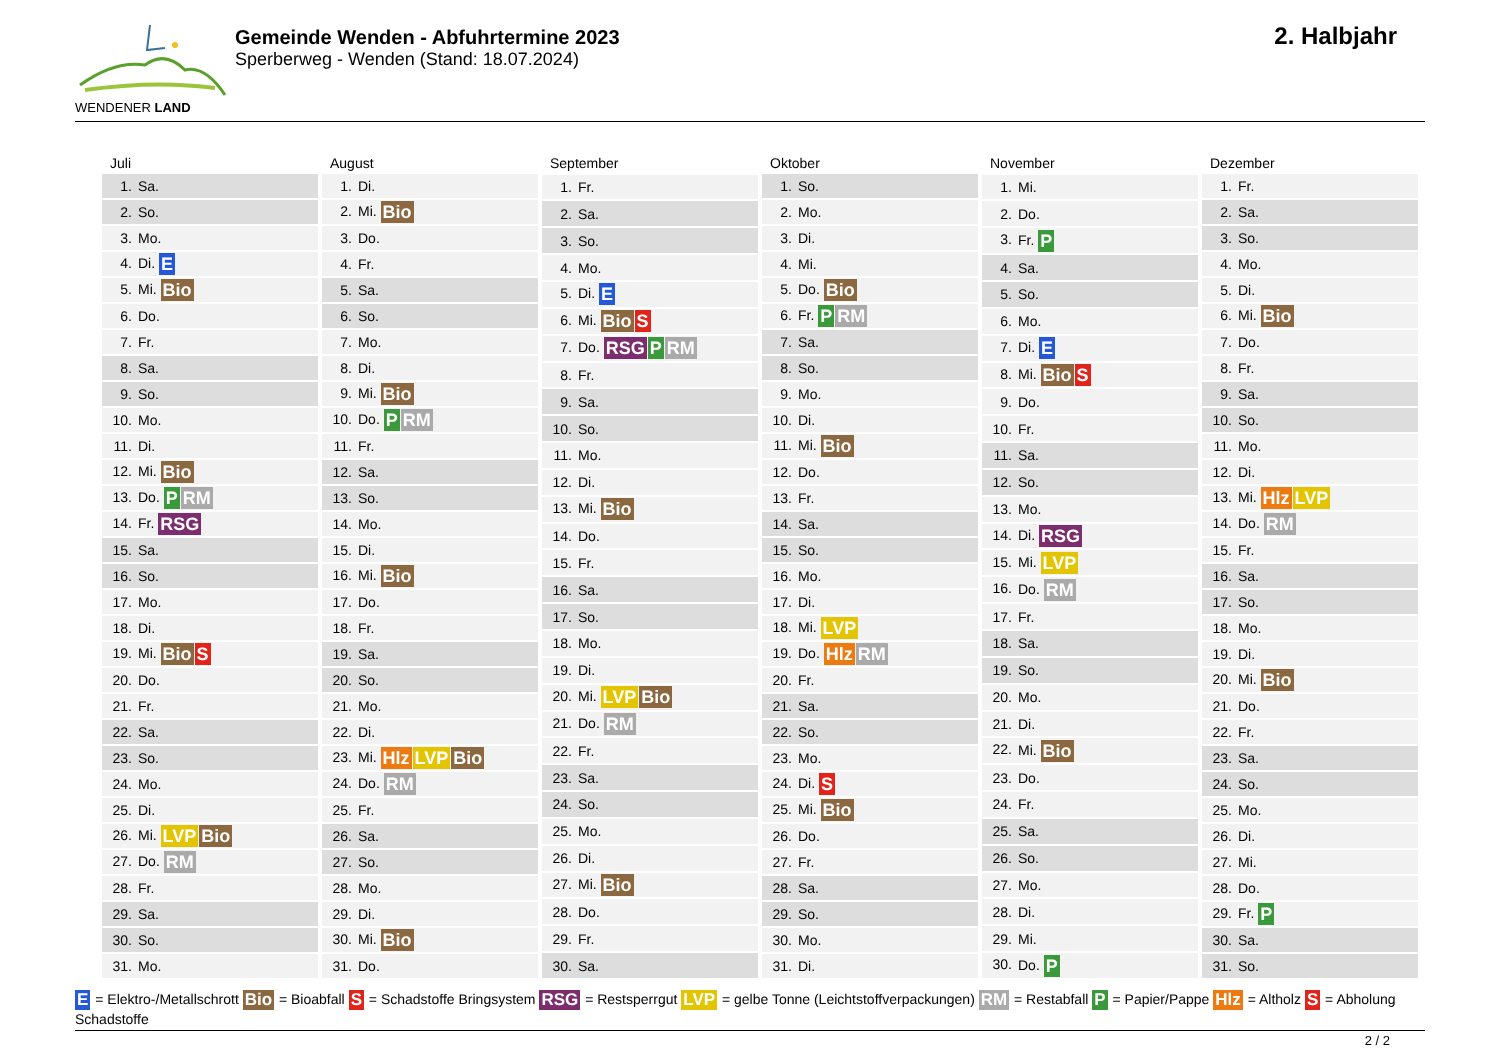WENDENER LAND
Gemeinde Wenden - Abfuhrtermine 2023
Sperberweg - Wenden (Stand: 18.07.2024)
2. Halbjahr
| Juli |
| --- |
| 1. Sa. |
| 2. So. |
| 3. Mo. |
| 4. Di. E |
| 5. Mi. Bio |
| 6. Do. |
| 7. Fr. |
| 8. Sa. |
| 9. So. |
| 10. Mo. |
| 11. Di. |
| 12. Mi. Bio |
| 13. Do. P RM |
| 14. Fr. RSG |
| 15. Sa. |
| 16. So. |
| 17. Mo. |
| 18. Di. |
| 19. Mi. Bio S |
| 20. Do. |
| 21. Fr. |
| 22. Sa. |
| 23. So. |
| 24. Mo. |
| 25. Di. |
| 26. Mi. LVP Bio |
| 27. Do. RM |
| 28. Fr. |
| 29. Sa. |
| 30. So. |
| 31. Mo. |
| August |
| --- |
| 1. Di. |
| 2. Mi. Bio |
| 3. Do. |
| 4. Fr. |
| 5. Sa. |
| 6. So. |
| 7. Mo. |
| 8. Di. |
| 9. Mi. Bio |
| 10. Do. P RM |
| 11. Fr. |
| 12. Sa. |
| 13. So. |
| 14. Mo. |
| 15. Di. |
| 16. Mi. Bio |
| 17. Do. |
| 18. Fr. |
| 19. Sa. |
| 20. So. |
| 21. Mo. |
| 22. Di. |
| 23. Mi. Hlz LVP Bio |
| 24. Do. RM |
| 25. Fr. |
| 26. Sa. |
| 27. So. |
| 28. Mo. |
| 29. Di. |
| 30. Mi. Bio |
| 31. Do. |
| September |
| --- |
| 1. Fr. |
| 2. Sa. |
| 3. So. |
| 4. Mo. |
| 5. Di. E |
| 6. Mi. Bio S |
| 7. Do. RSG P RM |
| 8. Fr. |
| 9. Sa. |
| 10. So. |
| 11. Mo. |
| 12. Di. |
| 13. Mi. Bio |
| 14. Do. |
| 15. Fr. |
| 16. Sa. |
| 17. So. |
| 18. Mo. |
| 19. Di. |
| 20. Mi. LVP Bio |
| 21. Do. RM |
| 22. Fr. |
| 23. Sa. |
| 24. So. |
| 25. Mo. |
| 26. Di. |
| 27. Mi. Bio |
| 28. Do. |
| 29. Fr. |
| 30. Sa. |
| Oktober |
| --- |
| 1. So. |
| 2. Mo. |
| 3. Di. |
| 4. Mi. |
| 5. Do. Bio |
| 6. Fr. P RM |
| 7. Sa. |
| 8. So. |
| 9. Mo. |
| 10. Di. |
| 11. Mi. Bio |
| 12. Do. |
| 13. Fr. |
| 14. Sa. |
| 15. So. |
| 16. Mo. |
| 17. Di. |
| 18. Mi. LVP |
| 19. Do. Hlz RM |
| 20. Fr. |
| 21. Sa. |
| 22. So. |
| 23. Mo. |
| 24. Di. S |
| 25. Mi. Bio |
| 26. Do. |
| 27. Fr. |
| 28. Sa. |
| 29. So. |
| 30. Mo. |
| 31. Di. |
| November |
| --- |
| 1. Mi. |
| 2. Do. |
| 3. Fr. P |
| 4. Sa. |
| 5. So. |
| 6. Mo. |
| 7. Di. E |
| 8. Mi. Bio S |
| 9. Do. |
| 10. Fr. |
| 11. Sa. |
| 12. So. |
| 13. Mo. |
| 14. Di. RSG |
| 15. Mi. LVP |
| 16. Do. RM |
| 17. Fr. |
| 18. Sa. |
| 19. So. |
| 20. Mo. |
| 21. Di. |
| 22. Mi. Bio |
| 23. Do. |
| 24. Fr. |
| 25. Sa. |
| 26. So. |
| 27. Mo. |
| 28. Di. |
| 29. Mi. |
| 30. Do. P |
| Dezember |
| --- |
| 1. Fr. |
| 2. Sa. |
| 3. So. |
| 4. Mo. |
| 5. Di. |
| 6. Mi. Bio |
| 7. Do. |
| 8. Fr. |
| 9. Sa. |
| 10. So. |
| 11. Mo. |
| 12. Di. |
| 13. Mi. Hlz LVP |
| 14. Do. RM |
| 15. Fr. |
| 16. Sa. |
| 17. So. |
| 18. Mo. |
| 19. Di. |
| 20. Mi. Bio |
| 21. Do. |
| 22. Fr. |
| 23. Sa. |
| 24. So. |
| 25. Mo. |
| 26. Di. |
| 27. Mi. |
| 28. Do. |
| 29. Fr. P |
| 30. Sa. |
| 31. So. |
E = Elektro-/Metallschrott Bio = Bioabfall S = Schadstoffe Bringsystem RSG = Restsperrgut LVP = gelbe Tonne (Leichtstoffverpackungen) RM = Restabfall P = Papier/Pappe Hlz = Altholz S = Abholung Schadstoffe
2 / 2